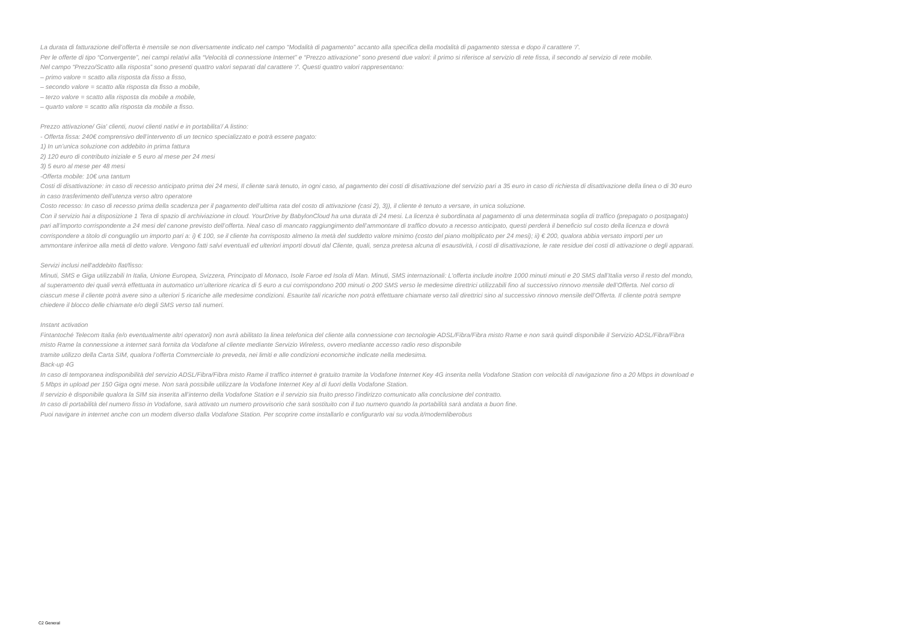La durata di fatturazione dell’offerta è mensile se non diversamente indicato nel campo “Modalità di pagamento” accanto alla specifica della modalità di pagamento stessa e dopo il carattere ‘/’.
Per le offerte di tipo “Convergente”, nei campi relativi alla “Velocità di connessione Internet” e “Prezzo attivazione” sono presenti due valori: il primo si riferisce al servizio di rete fissa, il secondo al servizio di rete mobile.
Nel campo “Prezzo/Scatto alla risposta” sono presenti quattro valori separati dal carattere ‘/’. Questi quattro valori rappresentano:
– primo valore = scatto alla risposta da fisso a fisso,
– secondo valore = scatto alla risposta da fisso a mobile,
– terzo valore = scatto alla risposta da mobile a mobile,
– quarto valore = scatto alla risposta da mobile a fisso.
Prezzo attivazione/ Gia' clienti, nuovi clienti nativi e in portabilita'/ A listino:
- Offerta fissa: 240€ comprensivo dell’intervento di un tecnico specializzato e potrà essere pagato:
1) In un’unica soluzione con addebito in prima fattura
2) 120 euro di contributo iniziale e 5 euro al mese per 24 mesi
3) 5 euro al mese per 48 mesi
-Offerta mobile: 10€ una tantum
Costi di disattivazione: in caso di recesso anticipato prima dei 24 mesi, Il cliente sarà tenuto, in ogni caso, al pagamento dei costi di disattivazione del servizio pari a 35 euro in caso di richiesta di disattivazione della linea o di 30 euro in caso trasferimento dell’utenza verso altro operatore
Costo recesso: In caso di recesso prima della scadenza per il pagamento dell’ultima rata del costo di attivazione (casi 2), 3)), il cliente è tenuto a versare, in unica soluzione.
Con il servizio hai a disposizione 1 Tera di spazio di archiviazione in cloud. YourDrive by BabylonCloud ha una durata di 24 mesi. La licenza è subordinata al pagamento di una determinata soglia di traffico (prepagato o postpagato) pari all’importo corrispondente a 24 mesi del canone previsto dell’offerta. Neal caso di mancato raggiungimento dell’ammontare di traffico dovuto a recesso anticipato, questi perderà il beneficio sul costo della licenza e dovrà corrispondere a titolo di conguaglio un importo pari a: i) € 100, se il cliente ha corrisposto almeno la metà del suddetto valore minimo (costo del piano moltiplicato per 24 mesi); ii) € 200, qualora abbia versato importi per un ammontare inferiroe alla metá di detto valore. Vengono fatti salvi eventuali ed ulteriori importi dovuti dal Cliente, quali, senza pretesa alcuna di esaustività, i costi di disattivazione, le rate residue dei costi di attivazione o degli apparati.
Servizi inclusi nell'addebito flat/fisso:
Minuti, SMS e Giga utilizzabili In Italia, Unione Europea, Svizzera, Principato di Monaco, Isole Faroe ed Isola di Man. Minuti, SMS internazionali: L'offerta include inoltre 1000 minuti minuti e 20 SMS dall’Italia verso il resto del mondo, al superamento dei quali verrà effettuata in automatico un’ulteriore ricarica di 5 euro a cui corrispondono 200 minuti o 200 SMS verso le medesime direttrici utilizzabili fino al successivo rinnovo mensile dell’Offerta. Nel corso di ciascun mese il cliente potrà avere sino a ulteriori 5 ricariche alle medesime condizioni. Esaurite tali ricariche non potrà effettuare chiamate verso tali direttrici sino al successivo rinnovo mensile dell’Offerta. Il cliente potrà sempre chiedere il blocco delle chiamate e/o degli SMS verso tali numeri.
Instant activation
Fintantoché Telecom Italia (e/o eventualmente altri operatori) non avrà abilitato la linea telefonica del cliente alla connessione con tecnologie ADSL/Fibra/Fibra misto Rame e non sarà quindi disponibile il Servizio ADSL/Fibra/Fibra misto Rame la connessione a internet sarà fornita da Vodafone al cliente mediante Servizio Wireless, ovvero mediante accesso radio reso disponibile
tramite utilizzo della Carta SIM, qualora l’offerta Commerciale Io preveda, nei limiti e alle condizioni economiche indicate nella medesima.
Back-up 4G
In caso di temporanea indisponibilità del servizio ADSL/Fibra/Fibra misto Rame il traffico internet è gratuito tramite la Vodafone Internet Key 4G inserita nella Vodafone Station con velocità di navigazione fino a 20 Mbps in download e 5 Mbps in upload per 150 Giga ogni mese. Non sarà possibile utilizzare la Vodafone Internet Key al di fuori della Vodafone Station.
Il servizio è disponibile qualora la SIM sia inserita all’interno della Vodafone Station e il servizio sia fruito presso l’indirizzo comunicato alla conclusione del contratto.
In caso di portabilità del numero fisso in Vodafone, sarà attivato un numero provvisorio che sarà sostituito con il tuo numero quando la portabilità sarà andata a buon fine.
Puoi navigare in internet anche con un modem diverso dalla Vodafone Station. Per scoprire come installarlo e configurarlo vai su voda.it/modemliberobus
C2 General